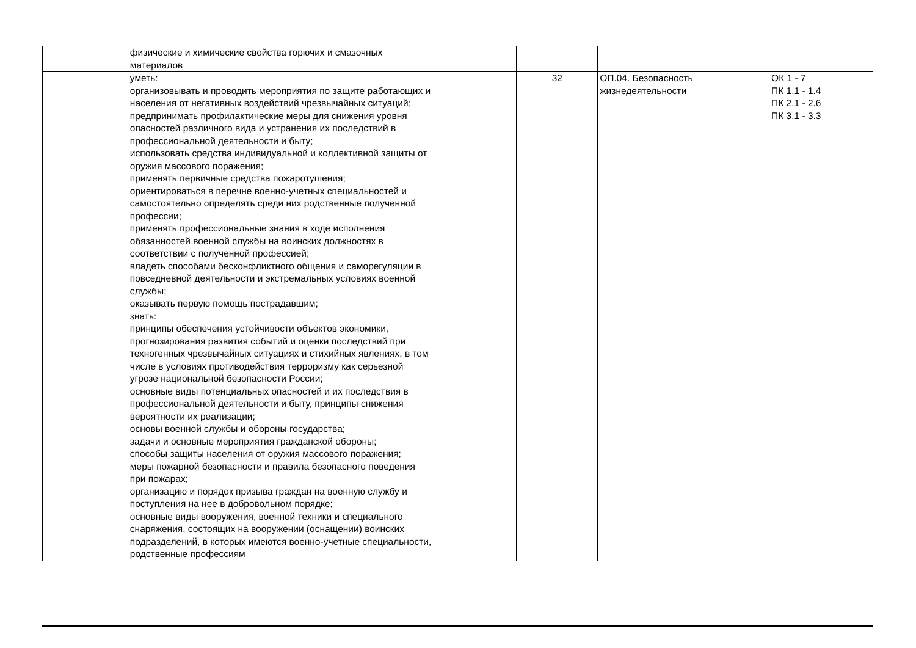| | физические и химические свойства горючих и смазочных материалов | | | | |
| | уметь: организовывать и проводить мероприятия по защите работающих и населения от негативных воздействий чрезвычайных ситуаций; предпринимать профилактические меры для снижения уровня опасностей различного вида и устранения их последствий в профессиональной деятельности и быту; использовать средства индивидуальной и коллективной защиты от оружия массового поражения; применять первичные средства пожаротушения; ориентироваться в перечне военно-учетных специальностей и самостоятельно определять среди них родственные полученной профессии; применять профессиональные знания в ходе исполнения обязанностей военной службы на воинских должностях в соответствии с полученной профессией; владеть способами бесконфликтного общения и саморегуляции в повседневной деятельности и экстремальных условиях военной службы; оказывать первую помощь пострадавшим; знать: принципы обеспечения устойчивости объектов экономики, прогнозирования развития событий и оценки последствий при техногенных чрезвычайных ситуациях и стихийных явлениях, в том числе в условиях противодействия терроризму как серьезной угрозе национальной безопасности России; основные виды потенциальных опасностей и их последствия в профессиональной деятельности и быту, принципы снижения вероятности их реализации; основы военной службы и обороны государства; задачи и основные мероприятия гражданской обороны; способы защиты населения от оружия массового поражения; меры пожарной безопасности и правила безопасного поведения при пожарах; организацию и порядок призыва граждан на военную службу и поступления на нее в добровольном порядке; основные виды вооружения, военной техники и специального снаряжения, состоящих на вооружении (оснащении) воинских подразделений, в которых имеются военно-учетные специальности, родственные профессиям | | 32 | ОП.04. Безопасность жизнедеятельности | ОК 1 - 7 ПК 1.1 - 1.4 ПК 2.1 - 2.6 ПК 3.1 - 3.3 |